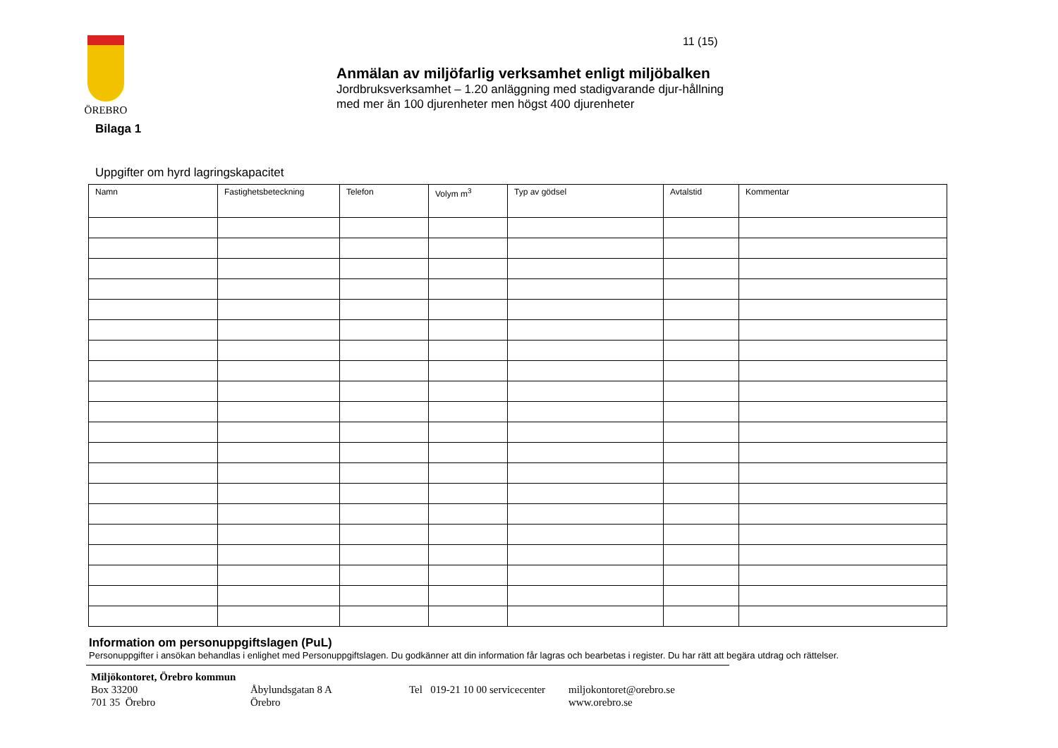ÖREBRO 11 (15)
Anmälan av miljöfarlig verksamhet enligt miljöbalken
Jordbruksverksamhet – 1.20 anläggning med stadigvarande djur-hållning med mer än 100 djurenheter men högst 400 djurenheter
Bilaga 1
Uppgifter om hyrd lagringskapacitet
| Namn | Fastighetsbeteckning | Telefon | Volym m<sup>3</sup> | Typ av gödsel | Avtalstid | Kommentar |
| --- | --- | --- | --- | --- | --- | --- |
Information om personuppgiftslagen (PuL)
Personuppgifter i ansökan behandlas i enlighet med Personuppgiftslagen. Du godkänner att din information får lagras och bearbetas i register. Du har rätt att begära utdrag och rättelser.
Miljökontoret, Örebro kommun
Box 33200 Åbylundsgatan 8 A Tel 019-21 10 00 servicecenter miljokontoret@orebro.se
701 35 Örebro Örebro www.orebro.se